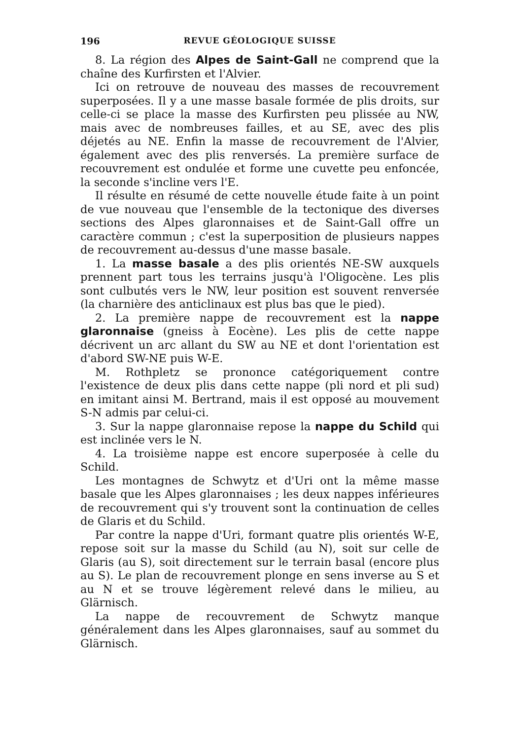196 REVUE GÉOLOGIQUE SUISSE
8. La région des Alpes de Saint-Gall ne comprend que la chaîne des Kurfirsten et l'Alvier.
Ici on retrouve de nouveau des masses de recouvrement superposées. Il y a une masse basale formée de plis droits, sur celle-ci se place la masse des Kurfirsten peu plissée au NW, mais avec de nombreuses failles, et au SE, avec des plis déjetés au NE. Enfin la masse de recouvrement de l'Alvier, également avec des plis renversés. La première surface de recouvrement est ondulée et forme une cuvette peu enfoncée, la seconde s'incline vers l'E.
Il résulte en résumé de cette nouvelle étude faite à un point de vue nouveau que l'ensemble de la tectonique des diverses sections des Alpes glaronnaises et de Saint-Gall offre un caractère commun ; c'est la superposition de plusieurs nappes de recouvrement au-dessus d'une masse basale.
1. La masse basale a des plis orientés NE-SW auxquels prennent part tous les terrains jusqu'à l'Oligocène. Les plis sont culbutés vers le NW, leur position est souvent renversée (la charnière des anticlinaux est plus bas que le pied).
2. La première nappe de recouvrement est la nappe glaronnaise (gneiss à Eocène). Les plis de cette nappe décrivent un arc allant du SW au NE et dont l'orientation est d'abord SW-NE puis W-E.
M. Rothpletz se prononce catégoriquement contre l'existence de deux plis dans cette nappe (pli nord et pli sud) en imitant ainsi M. Bertrand, mais il est opposé au mouvement S-N admis par celui-ci.
3. Sur la nappe glaronnaise repose la nappe du Schild qui est inclinée vers le N.
4. La troisième nappe est encore superposée à celle du Schild.
Les montagnes de Schwytz et d'Uri ont la même masse basale que les Alpes glaronnaises ; les deux nappes inférieures de recouvrement qui s'y trouvent sont la continuation de celles de Glaris et du Schild.
Par contre la nappe d'Uri, formant quatre plis orientés W-E, repose soit sur la masse du Schild (au N), soit sur celle de Glaris (au S), soit directement sur le terrain basal (encore plus au S). Le plan de recouvrement plonge en sens inverse au S et au N et se trouve légèrement relevé dans le milieu, au Glärnisch.
La nappe de recouvrement de Schwytz manque généralement dans les Alpes glaronnaises, sauf au sommet du Glärnisch.